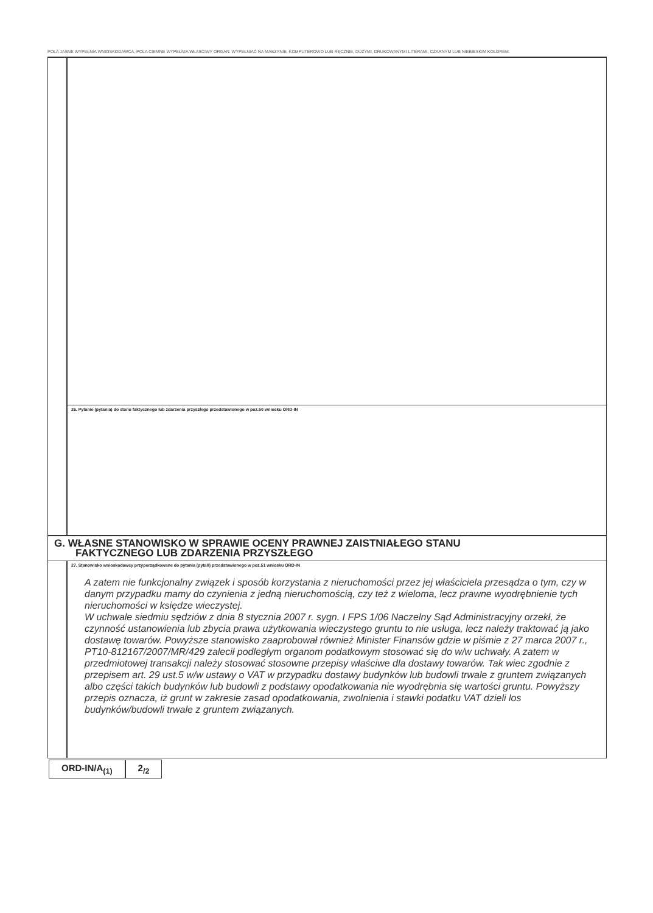POLA JASNE WYPEŁNIA WNIOSKODAWCA, POLA CIEMNE WYPEŁNIA WŁAŚCIWY ORGAN. WYPEŁNIAĆ NA MASZYNIE, KOMPUTEROWO LUB RĘCZNIE, DUŻYMI, DRUKOWANYMI LITERAMI, CZARNYM LUB NIEBIESKIM KOLOREM.
26. Pytanie (pytania) do stanu faktycznego lub zdarzenia przyszłego przedstawionego w poz.50 wniosku ORD-IN
G. WŁASNE STANOWISKO W SPRAWIE OCENY PRAWNEJ ZAISTNIAŁEGO STANU
FAKTYCZNEGO LUB ZDARZENIA PRZYSZŁEGO
27. Stanowisko wnioskodawcy przyporządkowane do pytania (pytań) przedstawionego w poz.51 wniosku ORD-IN
A zatem nie funkcjonalny związek i sposób korzystania z nieruchomości przez jej właściciela przesądza o tym, czy w danym przypadku mamy do czynienia z jedną nieruchomością, czy też z wieloma, lecz prawne wyodrębnienie tych nieruchomości w księdze wieczystej.
W uchwale siedmiu sędziów z dnia 8 stycznia 2007 r. sygn. I FPS 1/06 Naczelny Sąd Administracyjny orzekł, że czynność ustanowienia lub zbycia prawa użytkowania wieczystego gruntu to nie usługa, lecz należy traktować ją jako dostawę towarów. Powyższe stanowisko zaaprobował również Minister Finansów gdzie w piśmie z 27 marca 2007 r., PT10-812167/2007/MR/429 zalecił podległym organom podatkowym stosować się do w/w uchwały. A zatem w przedmiotowej transakcji należy stosować stosowne przepisy właściwe dla dostawy towarów. Tak wiec zgodnie z przepisem art. 29 ust.5 w/w ustawy o VAT w przypadku dostawy budynków lub budowli trwale z gruntem związanych albo części takich budynków lub budowli z podstawy opodatkowania nie wyodrębnia się wartości gruntu. Powyższy przepis oznacza, iż grunt w zakresie zasad opodatkowania, zwolnienia i stawki podatku VAT dzieli los budynków/budowli trwale z gruntem związanych.
ORD-IN/A<sub>(1)</sub> 2<sub>/2</sub>